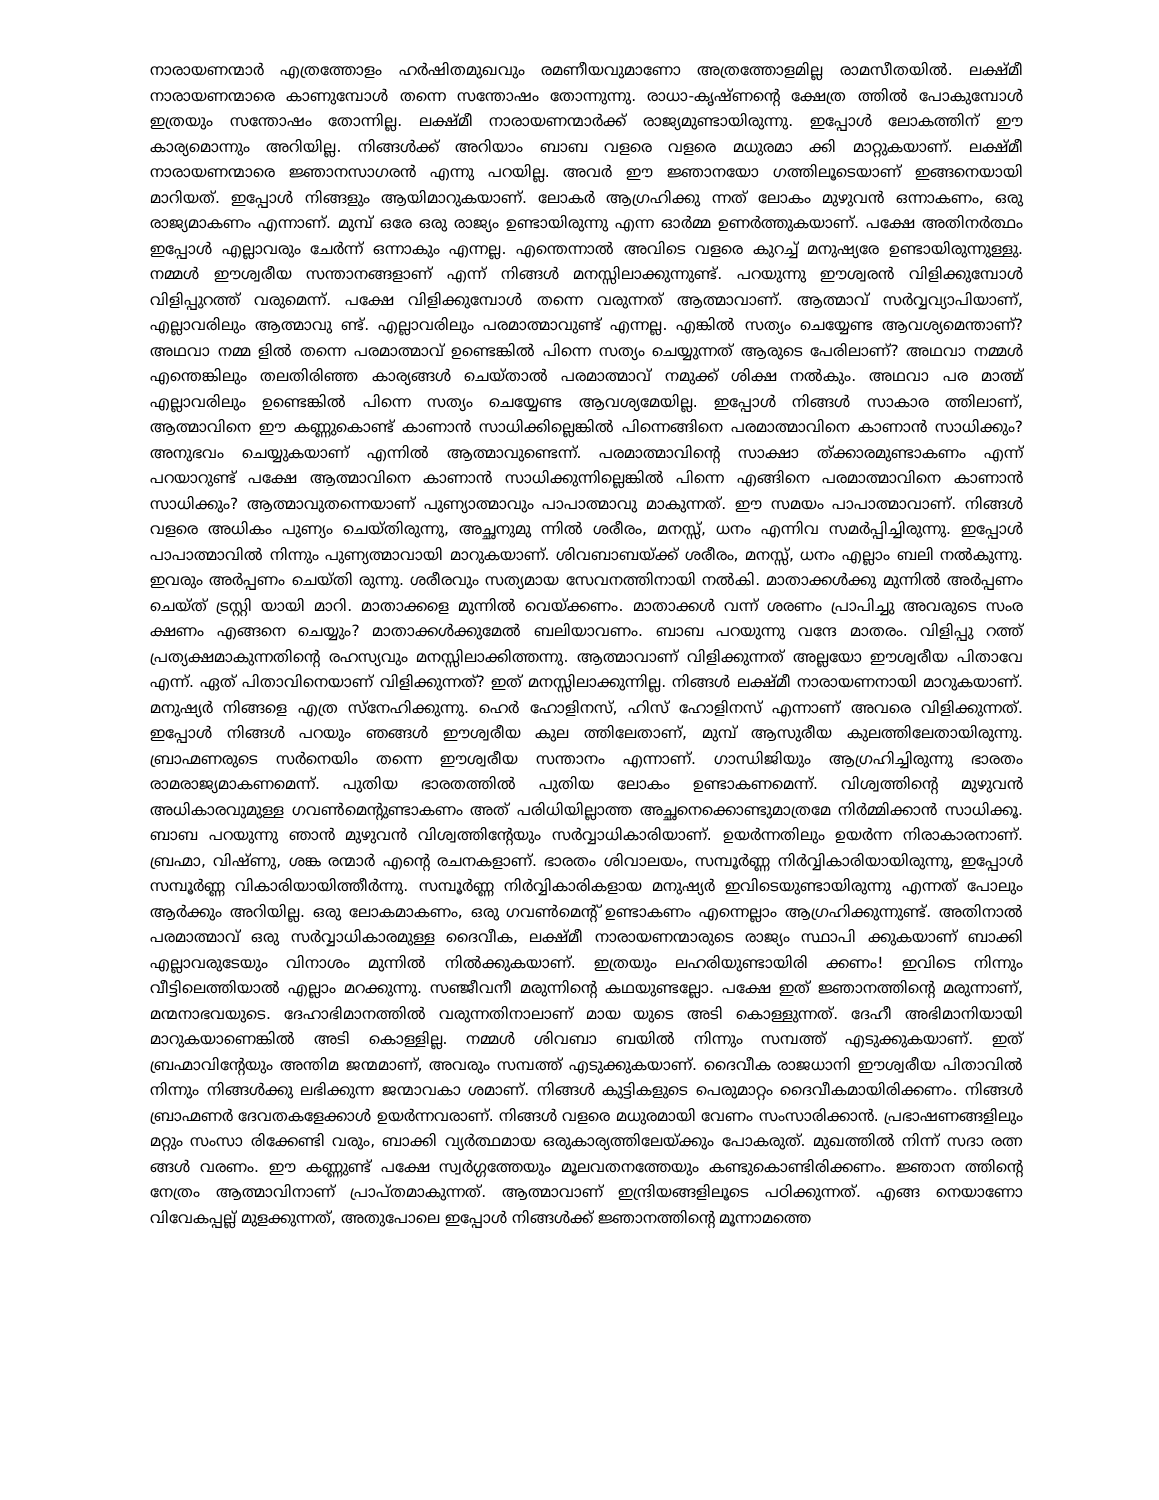നാരായണന്മാർ എത്രത്തോളം ഹർഷിതമുഖവും രമണീയവുമാണോ അത്രത്തോളമില്ല രാമസീതയിൽ. ലക്ഷ്മീ നാരായണന്മാരെ കാണുമ്പോൾ തന്നെ സന്തോഷം തോന്നുന്നു. രാധാ-കൃഷ്ണന്റെ ക്ഷേത്ര ത്തിൽ പോകുമ്പോൾ ഇത്രയും സന്തോഷം തോന്നില്ല. ലക്ഷ്മീ നാരായണന്മാർക്ക് രാജ്യമുണ്ടായിരുന്നു. ഇപ്പോൾ ലോകത്തിന് ഈ കാര്യമൊന്നും അറിയില്ല. നിങ്ങൾക്ക് അറിയാം ബാബ വളരെ വളരെ മധുരമാ ക്കി മാറ്റുകയാണ്. ലക്ഷ്മീ നാരായണന്മാരെ ജ്ഞാനസാഗരൻ എന്നു പറയില്ല. അവർ ഈ ജ്ഞാനയോ ഗത്തിലൂടെയാണ് ഇങ്ങനെയായി മാറിയത്. ഇപ്പോൾ നിങ്ങളും ആയിമാറുകയാണ്. ലോകർ ആഗ്രഹിക്കു ന്നത് ലോകം മുഴുവൻ ഒന്നാകണം, ഒരു രാജ്യമാകണം എന്നാണ്. മുമ്പ് ഒരേ ഒരു രാജ്യം ഉണ്ടായിരുന്നു എന്ന ഓർമ്മ ഉണർത്തുകയാണ്. പക്ഷേ അതിനർത്ഥം ഇപ്പോൾ എല്ലാവരും ചേർന്ന് ഒന്നാകും എന്നല്ല. എന്തെന്നാൽ അവിടെ വളരെ കുറച്ച് മനുഷ്യരേ ഉണ്ടായിരുന്നുള്ളു. നമ്മൾ ഈശ്വരീയ സന്താനങ്ങളാണ് എന്ന് നിങ്ങൾ മനസ്സിലാക്കുന്നുണ്ട്. പറയുന്നു ഈശ്വരൻ വിളിക്കുമ്പോൾ വിളിപ്പുറത്ത് വരുമെന്ന്. പക്ഷേ വിളിക്കുമ്പോൾ തന്നെ വരുന്നത് ആത്മാവാണ്. ആത്മാവ് സർവ്വവ്യാപിയാണ്, എല്ലാവരിലും ആത്മാവു ണ്ട്. എല്ലാവരിലും പരമാത്മാവുണ്ട് എന്നല്ല. എങ്കിൽ സത്യം ചെയ്യേണ്ട ആവശ്യമെന്താണ്? അഥവാ നമ്മ ളിൽ തന്നെ പരമാത്മാവ് ഉണ്ടെങ്കിൽ പിന്നെ സത്യം ചെയ്യുന്നത് ആരുടെ പേരിലാണ്? അഥവാ നമ്മൾ എന്തെങ്കിലും തലതിരിഞ്ഞ കാര്യങ്ങൾ ചെയ്താൽ പരമാത്മാവ് നമുക്ക് ശിക്ഷ നൽകും. അഥവാ പര മാത്മ് എല്ലാവരിലും ഉണ്ടെങ്കിൽ പിന്നെ സത്യം ചെയ്യേണ്ട ആവശ്യമേയില്ല. ഇപ്പോൾ നിങ്ങൾ സാകാര ത്തിലാണ്, ആത്മാവിനെ ഈ കണ്ണുകൊണ്ട് കാണാൻ സാധിക്കില്ലെങ്കിൽ പിന്നെങ്ങിനെ പരമാത്മാവിനെ കാണാൻ സാധിക്കും? അനുഭവം ചെയ്യുകയാണ് എന്നിൽ ആത്മാവുണ്ടെന്ന്. പരമാത്മാവിന്റെ സാക്ഷാ ത്ക്കാരമുണ്ടാകണം എന്ന് പറയാറുണ്ട് പക്ഷേ ആത്മാവിനെ കാണാൻ സാധിക്കുന്നില്ലെങ്കിൽ പിന്നെ എങ്ങിനെ പരമാത്മാവിനെ കാണാൻ സാധിക്കും? ആത്മാവുതന്നെയാണ് പുണ്യാത്മാവും പാപാത്മാവു മാകുന്നത്. ഈ സമയം പാപാത്മാവാണ്. നിങ്ങൾ വളരെ അധികം പുണ്യം ചെയ്തിരുന്നു, അച്ഛനുമു ന്നിൽ ശരീരം, മനസ്സ്, ധനം എന്നിവ സമർപ്പിച്ചിരുന്നു. ഇപ്പോൾ പാപാത്മാവിൽ നിന്നും പുണ്യത്മാവായി മാറുകയാണ്. ശിവബാബയ്ക്ക് ശരീരം, മനസ്സ്, ധനം എല്ലാം ബലി നൽകുന്നു. ഇവരും അർപ്പണം ചെയ്തി രുന്നു. ശരീരവും സത്യമായ സേവനത്തിനായി നൽകി. മാതാക്കൾക്കു മുന്നിൽ അർപ്പണം ചെയ്ത് ട്രസ്റ്റി യായി മാറി. മാതാക്കളെ മുന്നിൽ വെയ്ക്കണം. മാതാക്കൾ വന്ന് ശരണം പ്രാപിച്ചു അവരുടെ സംര ക്ഷണം എങ്ങനെ ചെയ്യും? മാതാക്കൾക്കുമേൽ ബലിയാവണം. ബാബ പറയുന്നു വന്ദേ മാതരം. വിളിപ്പു റത്ത് പ്രത്യക്ഷമാകുന്നതിന്റെ രഹസ്യവും മനസ്സിലാക്കിത്തന്നു. ആത്മാവാണ് വിളിക്കുന്നത് അല്ലയോ ഈശ്വരീയ പിതാവേ എന്ന്. ഏത് പിതാവിനെയാണ് വിളിക്കുന്നത്? ഇത് മനസ്സിലാക്കുന്നില്ല. നിങ്ങൾ ലക്ഷ്മീ നാരായണനായി മാറുകയാണ്. മനുഷ്യർ നിങ്ങളെ എത്ര സ്നേഹിക്കുന്നു. ഹെർ ഹോളിനസ്, ഹിസ് ഹോളിനസ് എന്നാണ് അവരെ വിളിക്കുന്നത്. ഇപ്പോൾ നിങ്ങൾ പറയും ഞങ്ങൾ ഈശ്വരീയ കുല ത്തിലേതാണ്, മുമ്പ് ആസുരീയ കുലത്തിലേതായിരുന്നു. ബ്രാഹ്മണരുടെ സർനെയിം തന്നെ ഈശ്വരീയ സന്താനം എന്നാണ്. ഗാന്ധിജിയും ആഗ്രഹിച്ചിരുന്നു ഭാരതം രാമരാജ്യമാകണമെന്ന്. പുതിയ ഭാരതത്തിൽ പുതിയ ലോകം ഉണ്ടാകണമെന്ന്. വിശ്വത്തിന്റെ മുഴുവൻ അധികാരവുമുള്ള ഗവൺമെന്റുണ്ടാകണം അത് പരിധിയില്ലാത്ത അച്ഛനെക്കൊണ്ടുമാത്രമേ നിർമ്മിക്കാൻ സാധിക്കൂ. ബാബ പറയുന്നു ഞാൻ മുഴുവൻ വിശ്വത്തിന്റേയും സർവ്വാധികാരിയാണ്. ഉയർന്നതിലും ഉയർന്ന നിരാകാരനാണ്. ബ്രഹ്മാ, വിഷ്ണു, ശങ്ക രന്മാർ എന്റെ രചനകളാണ്. ഭാരതം ശിവാലയം, സമ്പൂർണ്ണ നിർവ്വികാരിയായിരുന്നു, ഇപ്പോൾ സമ്പൂർണ്ണ വികാരിയായിത്തീർന്നു. സമ്പൂർണ്ണ നിർവ്വികാരികളായ മനുഷ്യർ ഇവിടെയുണ്ടായിരുന്നു എന്നത് പോലും ആർക്കും അറിയില്ല. ഒരു ലോകമാകണം, ഒരു ഗവൺമെന്റ് ഉണ്ടാകണം എന്നെല്ലാം ആഗ്രഹിക്കുന്നുണ്ട്. അതിനാൽ പരമാത്മാവ് ഒരു സർവ്വാധികാരമുള്ള ദൈവീക, ലക്ഷ്മീ നാരായണന്മാരുടെ രാജ്യം സ്ഥാപി ക്കുകയാണ് ബാക്കി എല്ലാവരുടേയും വിനാശം മുന്നിൽ നിൽക്കുകയാണ്. ഇത്രയും ലഹരിയുണ്ടായിരി ക്കണം! ഇവിടെ നിന്നും വീട്ടിലെത്തിയാൽ എല്ലാം മറക്കുന്നു. സഞ്ജീവനീ മരുന്നിന്റെ കഥയുണ്ടല്ലോ. പക്ഷേ ഇത് ജ്ഞാനത്തിന്റെ മരുന്നാണ്, മന്മനാഭവയുടെ. ദേഹാഭിമാനത്തിൽ വരുന്നതിനാലാണ് മായ യുടെ അടി കൊള്ളുന്നത്. ദേഹീ അഭിമാനിയായി മാറുകയാണെങ്കിൽ അടി കൊള്ളില്ല. നമ്മൾ ശിവബാ ബയിൽ നിന്നും സമ്പത്ത് എടുക്കുകയാണ്. ഇത് ബ്രഹ്മാവിന്റേയും അന്തിമ ജന്മമാണ്, അവരും സമ്പത്ത് എടുക്കുകയാണ്. ദൈവീക രാജധാനി ഈശ്വരീയ പിതാവിൽ നിന്നും നിങ്ങൾക്കു ലഭിക്കുന്ന ജന്മാവകാ ശമാണ്. നിങ്ങൾ കുട്ടികളുടെ പെരുമാറ്റം ദൈവീകമായിരിക്കണം. നിങ്ങൾ ബ്രാഹ്മണർ ദേവതകളേക്കാൾ ഉയർന്നവരാണ്. നിങ്ങൾ വളരെ മധുരമായി വേണം സംസാരിക്കാൻ. പ്രഭാഷണങ്ങളിലും മറ്റും സംസാ രിക്കേണ്ടി വരും, ബാക്കി വ്യർത്ഥമായ ഒരുകാര്യത്തിലേയ്ക്കും പോകരുത്. മുഖത്തിൽ നിന്ന് സദാ രത്ന ങ്ങൾ വരണം. ഈ കണ്ണുണ്ട് പക്ഷേ സ്വർഗ്ഗത്തേയും മൂലവതനത്തേയും കണ്ടുകൊണ്ടിരിക്കണം. ജ്ഞാന ത്തിന്റെ നേത്രം ആത്മാവിനാണ് പ്രാപ്തമാകുന്നത്. ആത്മാവാണ് ഇന്ദ്രിയങ്ങളിലൂടെ പഠിക്കുന്നത്. എങ്ങ നെയാണോ വിവേകപ്പല്ല് മുളക്കുന്നത്, അതുപോലെ ഇപ്പോൾ നിങ്ങൾക്ക് ജ്ഞാനത്തിന്റെ മൂന്നാമത്തെ